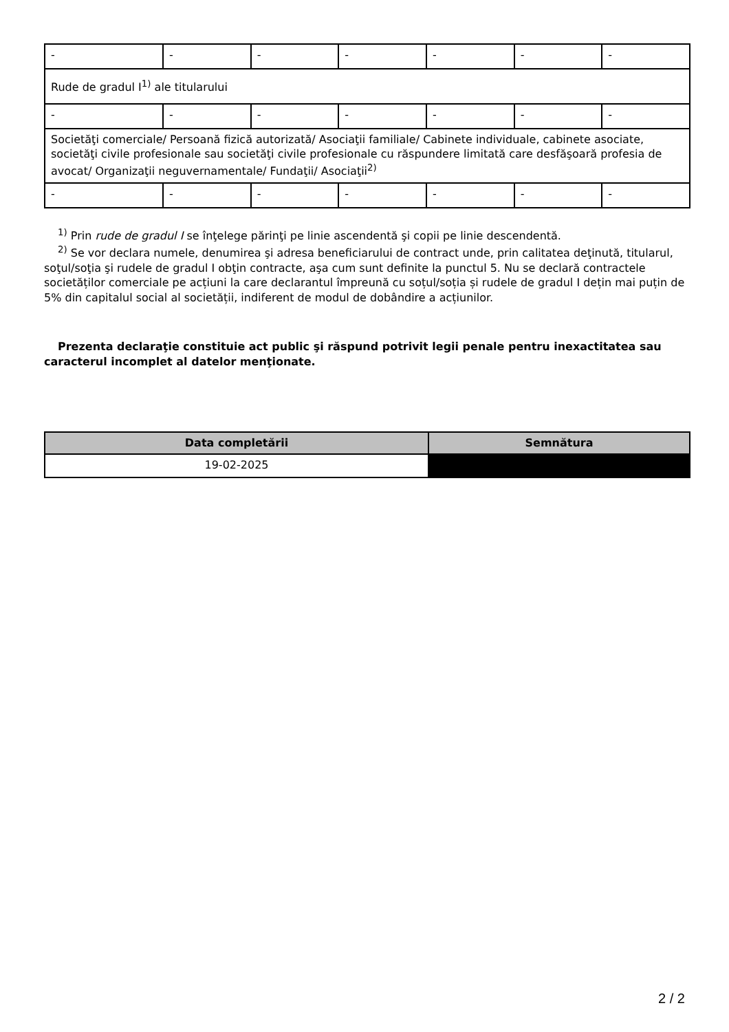| - | - | - | - | - | - | - |
| Rude de gradul I<sup>1)</sup> ale titularului | | | | | | |
| - | - | - | - | - | - | - |
| Societăţi comerciale/ Persoană fizică autorizată/ Asociaţii familiale/ Cabinete individuale, cabinete asociate, societăţi civile profesionale sau societăţi civile profesionale cu răspundere limitată care desfăşoară profesia de avocat/ Organizaţii neguvernamentale/ Fundaţii/ Asociaţii<sup>2)</sup> | | | | | | |
| - | - | - | - | - | - | - |
<sup>1)</sup> Prin rude de gradul I se înţelege părinţi pe linie ascendentă şi copii pe linie descendentă.
<sup>2)</sup> Se vor declara numele, denumirea şi adresa beneficiarului de contract unde, prin calitatea deţinută, titularul, soţul/soţia şi rudele de gradul I obţin contracte, aşa cum sunt definite la punctul 5. Nu se declară contractele societăților comerciale pe acțiuni la care declarantul împreună cu soțul/soția și rudele de gradul I dețin mai puțin de 5% din capitalul social al societății, indiferent de modul de dobândire a acțiunilor.
Prezenta declaraţie constituie act public şi răspund potrivit legii penale pentru inexactitatea sau caracterul incomplet al datelor menţionate.
| Data completării | Semnătura |
| --- | --- |
| 19-02-2025 | |
2 / 2